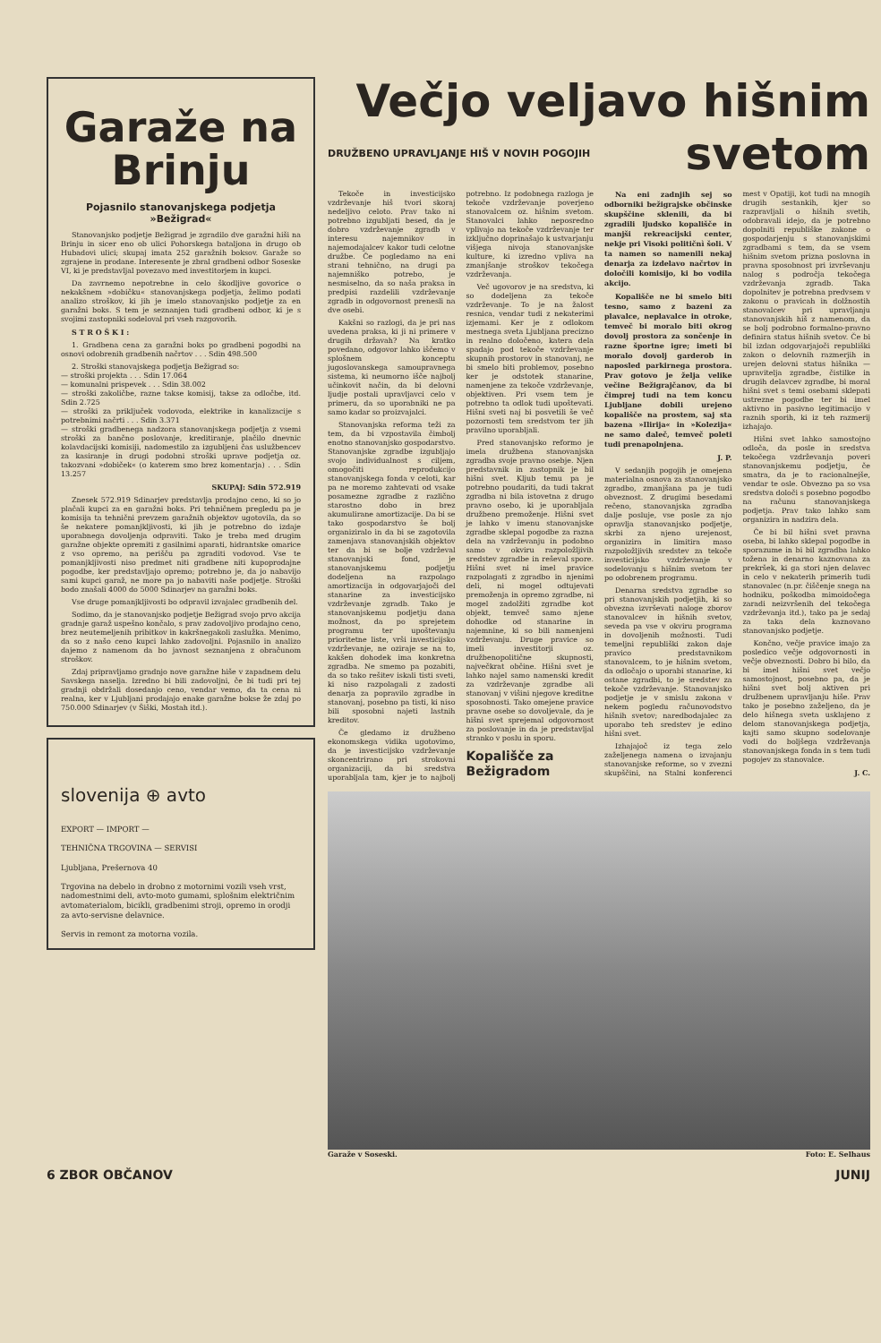Garaže na Brinju
Pojasnilo stanovanjskega podjetja »Bežigrad«
Stanovanjsko podjetje Bežigrad je zgradilo dve garažni hiši na Brinju in sicer eno ob ulici Pohorskega bataljona in drugo ob Hubadovi ulici; skupaj imata 252 garažnih boksov. Garaže so zgrajene in prodane. Interesente je zbral gradbeni odbor Soseske VI, ki je predstavljal povezavo med investitorjem in kupci.
Da zavrnemo nepotrebne in celo škodljive govorice o nekakšnem »dobičku« stanovanjskega podjetja, želimo podati analizo stroškov, ki jih je imelo stanovanjsko podjetje za en garažni boks. S tem je seznanjen tudi gradbeni odbor, ki je s svojimi zastopniki sodeloval pri vseh razgovorih.
S T R O Š K I :
1. Gradbena cena za garažni boks po gradbeni pogodbi na osnovi odobrenih gradbenih načrtov . . . Sdin 498.500
2. Stroški stanovajskega podjetja Bežigrad so:
— stroški projekta . . . Sdin 17.064
— komunalni prispevek . . . Sdin 38.002
— stroški zakoličbe, razne takse komisij, takse za odločbe, itd. Sdin 2.725
— stroški za priključek vodovoda, elektrike in kanalizacije s potrebnimi načrti . . . Sdin 3.371
— stroški gradbenega nadzora stanovanjskega podjetja z vsemi stroški za bančno poslovanje, kreditiranje, plačilo dnevnic kolavdacijski komisiji, nadomestilo za izgubljeni čas uslužbencev za kasiranje in drugi podobni stroški uprave podjetja oz. takozvani »dobiček« (o katerem smo brez komentarja) . . . Sdin 13.257
SKUPAJ: Sdin 572.919
Znesek 572.919 Sdinarjev predstavlja prodajno ceno, ki so jo plačali kupci za en garažni boks. Pri tehničnem pregledu pa je komisija ta tehnični prevzem garažnih objektov ugotovila, da so še nekatere pomanjkljivosti, ki jih je potrebno do izdaje uporabnega dovoljenja odpraviti. Tako je treba med drugim garažne objekte opremiti z gasilnimi aparati, hidrantske omarice z vso opremo, na perišču pa zgraditi vodovod. Vse te pomanjkljivosti niso predmet niti gradbene niti kupoprodajne pogodbe, ker predstavljajo opremo; potrebno je, da jo nabavijo sami kupci garaž, ne more pa jo nabaviti naše podjetje. Stroški bodo znašali 4000 do 5000 Sdinarjev na garažni boks.
Vse druge pomanjkljivosti bo odpravil izvajalec gradbenih del.
Sodimo, da je stanovanjsko podjetje Bežigrad svojo prvo akcija gradnje garaž uspešno končalo, s prav zadovoljivo prodajno ceno, brez neutemeljenih pribitkov in kakršnegakoli zaslužka. Menimo, da so z našo ceno kupci lahko zadovoljni. Pojasnilo in analizo dajemo z namenom da bo javnost seznanjena z obračunom stroškov.
Zdaj pripravljamo gradnjo nove garažne hiše v zapadnem delu Savskega naselja. Izredno bi bili zadovoljni, če bi tudi pri tej gradnji obdržali dosedanjo ceno, vendar vemo, da ta cena ni realna, ker v Ljubljani prodajajo enake garažne bokse že zdaj po 750.000 Sdinarjev (v Šiški, Mostah itd.).
slovenija ⊕ avto
EXPORT — IMPORT —
TEHNIČNA TRGOVINA — SERVISI
Ljubljana, Prešernova 40
Trgovina na debelo in drobno z motornimi vozili vseh vrst, nadomestnimi deli, avto-moto gumami, splošnim električnim avtomaterialom, bicikli, gradbenimi stroji, opremo in orodji za avto-servisne delavnice.
Servis in remont za motorna vozila.
Večjo veljavo hišnim
DRUŽBENO UPRAVLJANJE HIŠ V NOVIH POGOJIH svetom
Tekoče in investicijsko vzdrževanje hiš tvori skoraj nedeljivo celoto. Prav tako ni potrebno izgubljati besed, da je dobro vzdrževanje zgradb v interesu najemnikov in najemodajalcev kakor tudi celotne družbe. Če pogledamo na eni strani tehnično, na drugi pa najemniško potrebo, je nesmiselno, da so naša praksa in predpisi razdelili vzdrževanje zgradb in odgovornost prenesli na dve osebi.
Kakšni so razlogi, da je pri nas uvedena praksa, ki ji ni primere v drugih državah? Na kratko povedano, odgovor lahko iščemo v splošnem konceptu jugoslovanskega samoupravnega sistema, ki neumorno išče najbolj učinkovit način, da bi delovni ljudje postali upravljavci celo v primeru, da so uporabniki ne pa samo kadar so proizvajalci.
Stanovanjska reforma teži za tem, da bi vzpostavila čimbolj enotno stanovanjsko gospodarstvo. Stanovanjske zgradbe izgubljajo svojo individualnost s ciljem, omogočiti reprodukcijo stanovanjskega fonda v celoti, kar pa ne moremo zahtevati od vsake posamezne zgradbe z različno starostno dobo in brez akumulirane amortizacije. Da bi se tako gospodarstvo še bolj organiziralo in da bi se zagotovila zamenjava stanovanjskih objektov ter da bi se bolje vzdrževal stanovanjski fond, je stanovanjskemu podjetju dodeljena na razpolago amortizacija in odgovarjajoči del stanarine za investicijsko vzdrževanje zgradb. Tako je stanovanjskemu podjetju dana možnost, da po sprejetem programu ter upoštevanju prioritetne liste, vrši investicijsko vzdrževanje, ne ozirajе se na to, kakšen dohodek ima konkretna zgradba. Ne smemo pa pozabiti, da so tako rešitev iskali tisti sveti, ki niso razpolagali z zadosti denarja za popravilo zgradbe in stanovanj, posebno pa tisti, ki niso bili sposobni najeti lastnih kreditov.
Če gledamo iz družbeno ekonomskega vidika ugotovimo, da je investicijsko vzdrževanje skoncentrirano pri strokovni organizaciji, da bi sredstva uporabljala tam, kjer je to najbolj potrebno. Iz podobnega razloga je tekoče vzdrževanje poverjeno stanovalcem oz. hišnim svetom. Stanovalci lahko neposredno vplivajo na tekoče vzdrževanje ter izključno doprinašajo k ustvarjanju višjega nivoja stanovanjske kulture, ki izredno vpliva na zmanjšanje stroškov tekočega vzdrževanja.
Več ugovorov je na sredstva, ki so dodeljena za tekoče vzdrževanje. To je na žalost resnica, vendar tudi z nekaterimi izjemami. Ker je z odlokom mestnega sveta Ljubljana precizno in realno določeno, katera dela spadajo pod tekoče vzdrževanje skupnih prostorov in stanovanj, ne bi smelo biti problemov, posebno ker je odstotek stanarine, namenjene za tekoče vzdrževanje, objektiven. Pri vsem tem je potrebno ta odlok tudi upoštevati. Hišni sveti naj bi posvetili še več pozornosti tem sredstvom ter jih pravilno uporabljali.
Pred stanovanjsko reformo je imela družbena stanovanjska zgradba svoje pravno osebje. Njen predstavnik in zastopnik je bil hišni svet. Kljub temu pa je potrebno poudariti, da tudi takrat zgradba ni bila istovetna z drugo pravno osebo, ki je uporabljala družbeno premoženje. Hišni svet je lahko v imenu stanovanjske zgradbe sklepal pogodbe za razna dela na vzdrževanju in podobno samo v okviru razpoložljivih sredstev zgradbe in reševal spore. Hišni svet ni imel pravice razpolagati z zgradbo in njenimi deli, ni mogel odtujevati premoženja in opremo zgradbe, ni mogel zadolžiti zgradbe kot objekt, temveč samo njene dohodke od stanarine in najemnine, ki so bili namenjeni vzdrževanju. Druge pravice so imeli investitorji oz. družbenopolitične skupnosti, največkrat občine. Hišni svet je lahko najel samo namenski kredit za vzdrževanje zgradbe ali stanovanj v višini njegove kreditne sposobnosti. Tako omejene pravice pravne osebe so dovoljevale, da je hišni svet sprejemal odgovornost za poslovanje in da je predstavljal stranko v poslu in sporu.
Kopališče za Bežigradom
Na eni zadnjih sej so odborniki bežigrajske občinske skupščine sklenili, da bi zgradili ljudsko kopališče in manjši rekreacijski center, nekje pri Visoki političnì šoli. V ta namen so namenili nekaj denarja za izdelavo načrtov in določili komisijo, ki bo vodila akcijo.
Kopališče ne bi smelo biti tesno, samo z bazeni za plavalce, neplavalce in otroke, temveč bi moralo biti okrog dovolj prostora za sončenje in razne športne igre; imeti bi moralo dovolj garderob in naposled parkirnega prostora. Prav gotovo je želja velike večine Bežigrajčanov, da bi čimprej tudi na tem koncu Ljubljane dobili urejeno kopališče na prostem, saj sta bazena »Ilirija« in »Kolezija« ne samo daleč, temveč poleti tudi prenapolnjena.
J. P.
V sedanjih pogojih je omejena materialna osnova za stanovanjsko zgradbo, zmanjšana pa je tudi obveznost. Z drugimi besedami rečeno, stanovanjska zgradba dalje posluje, vse posle za njo opravlja stanovanjsko podjetje, skrbi za njeno urejenost, organizira in limitira maso razpoložljivih sredstev za tekoče investicijsko vzdrževanje v sodelovanju s hišnim svetom ter po odobrenem programu.
Denarna sredstva zgradbe so pri stanovanjskih podjetjih, ki so obvezna izvrševati naloge zborov stanovalcev in hišnih svetov, seveda pa vse v okviru programa in dovoljenih možnosti. Tudi temeljni republiški zakon daje pravico predstavnikom stanovalcem, to je hišnim svetom, da odločajo o uporabi stanarine, ki ostane zgradbi, to je sredstev za tekoče vzdrževanje. Stanovanjsko podjetje je v smislu zakona v nekem pogledu računovodstvo hišnih svetov; naredbodajalec za uporabo teh sredstev je edino hišni svet.
Izhajajoč iz tega zelo zaželjenega namena o izvajanju stanovanjske reforme, so v zvezni skupščini, na Stalni konferenci mest v Opatiji, kot tudi na mnogih drugih sestankih, kjer so razpravljali o hišnih svetih, odobravali idejo, da je potrebno dopolniti republiške zakone o gospodarjenju s stanovanjskimi zgradbami s tem, da se vsem hišnim svetom prizna poslovna in pravna sposobnost pri izvrševanju nalog s področja tekočega vzdrževanja zgradb. Taka dopolnitev je potrebna predvsem v zakonu o pravicah in dolžnostih stanovalcev pri upravljanju stanovanjskih hiš z namenom, da se bolj podrobno formalno-pravno definira status hišnih svetov. Če bi bil izdan odgovarjajoči republiški zakon o delovnih razmerjih in urejen delovni status hišnika — upravitelja zgradbe, čistilke in drugih delavcev zgradbe, bi moral hišni svet s temi osebami sklepati ustrezne pogodbe ter bi imel aktivno in pasivno legitimacijo v raznih sporih, ki iz teh razmerij izhajajo.
Hišni svet lahko samostojno odloča, da posle in sredstva tekočega vzdrževanja poveri stanovanjskemu podjetju, če smatra, da je to racionalnejše, vendar te osle. Obvezno pa so vsa sredstva določi s posebno pogodbo na računu stanovanjskega podjetja. Prav tako lahko sam organizira in nadzira dela.
Če bi bil hišni svet pravna oseba, bi lahko sklepal pogodbe in sporazume in bi bil zgradba lahko tožena in denarno kaznovana za prekršek, ki ga stori njen delavec in celo v nekaterih primerih tudi stanovalec (n.pr. čiščenje snega na hodniku, poškodba mimoidočega zaradi neizvršenih del tekočega vzdrževanja itd.), tako pa je sedaj za taka dela kaznovano stanovanjsko podjetje.
Končno, večje pravice imajo za posledico večje odgovornosti in večje obveznosti. Dobro bi bilo, da bi imel hišni svet večjo samostojnost, posebno pa, da je hišni svet bolj aktiven pri družbenem upravljanju hiše. Prav tako je posebno zaželjeno, da je delo hišnega sveta usklajeno z delom stanovanjskega podjetja, kajti samo skupno sodelovanje vodi do boljšega vzdrževanja stanovanjskega fonda in s tem tudi pogojev za stanovalce.
J. C.
Garaže v Soseski. Foto: E. Selhaus
6 ZBOR OBČANOV JUNIJ